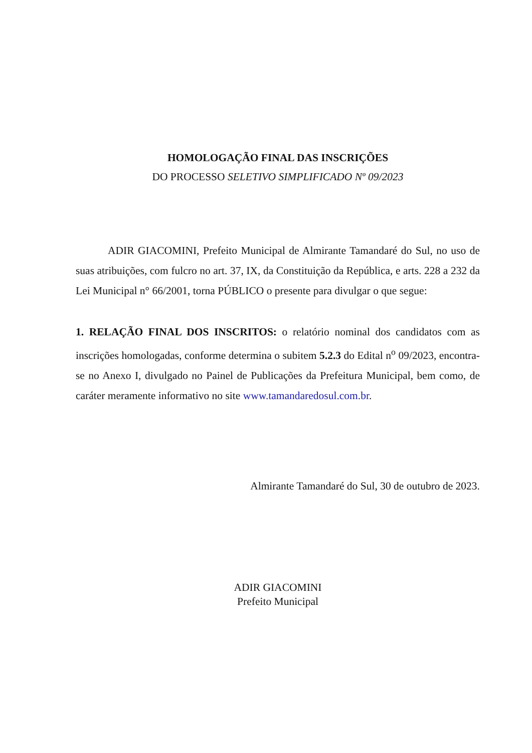HOMOLOGAÇÃO FINAL DAS INSCRIÇÕES
DO PROCESSO SELETIVO SIMPLIFICADO Nº 09/2023
ADIR GIACOMINI, Prefeito Municipal de Almirante Tamandaré do Sul, no uso de suas atribuições, com fulcro no art. 37, IX, da Constituição da República, e arts. 228 a 232 da Lei Municipal n° 66/2001, torna PÚBLICO o presente para divulgar o que segue:
1. RELAÇÃO FINAL DOS INSCRITOS: o relatório nominal dos candidatos com as inscrições homologadas, conforme determina o subitem 5.2.3 do Edital n<sup>o</sup> 09/2023, encontra-se no Anexo I, divulgado no Painel de Publicações da Prefeitura Municipal, bem como, de caráter meramente informativo no site www.tamandaredosul.com.br.
Almirante Tamandaré do Sul, 30 de outubro de 2023.
ADIR GIACOMINI
Prefeito Municipal